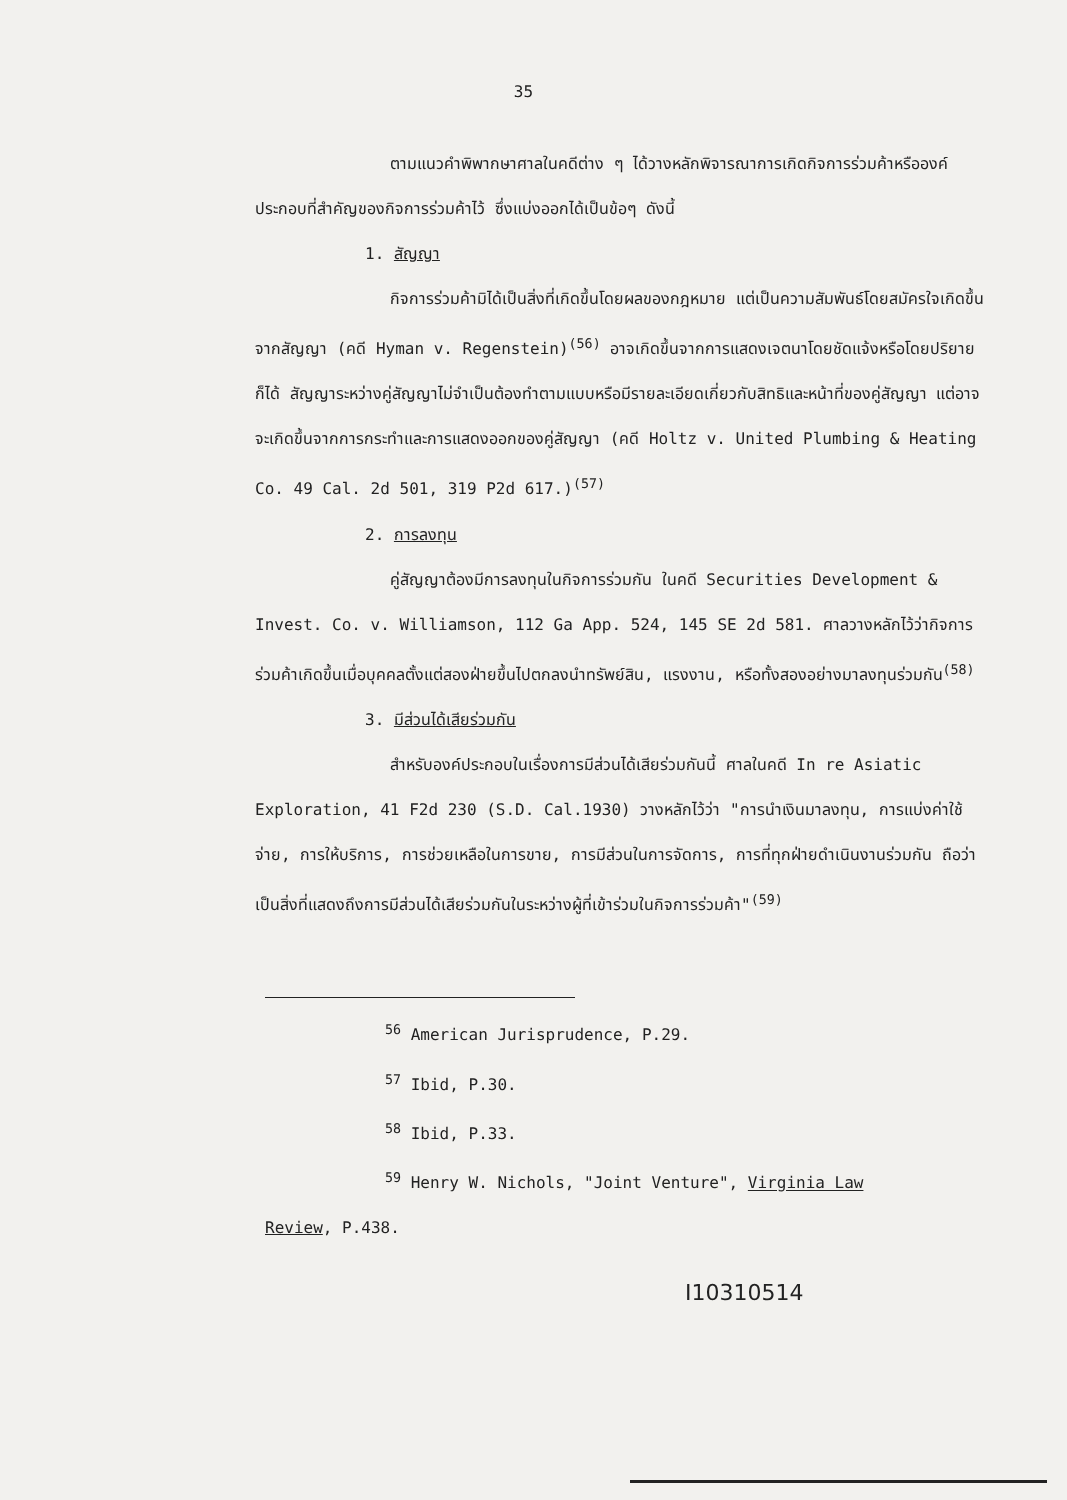35
ตามแนวคำพิพากษาศาลในคดีต่าง ๆ ได้วางหลักพิจารณาการเกิดกิจการร่วมค้าหรือองค์ประกอบที่สำคัญของกิจการร่วมค้าไว้ ซึ่งแบ่งออกได้เป็นข้อๆ ดังนี้
1. สัญญา
กิจการร่วมค้ามิได้เป็นสิ่งที่เกิดขึ้นโดยผลของกฎหมาย แต่เป็นความสัมพันธ์โดยสมัครใจเกิดขึ้นจากสัญญา (คดี Hyman v. Regenstein)<sup>(56)</sup> อาจเกิดขึ้นจากการแสดงเจตนาโดยชัดแจ้งหรือโดยปริยายก็ได้ สัญญาระหว่างคู่สัญญาไม่จำเป็นต้องทำตามแบบหรือมีรายละเอียดเกี่ยวกับสิทธิและหน้าที่ของคู่สัญญา แต่อาจจะเกิดขึ้นจากการกระทำและการแสดงออกของคู่สัญญา (คดี Holtz v. United Plumbing & Heating Co. 49 Cal. 2d 501, 319 P2d 617.)<sup>(57)</sup>
2. การลงทุน
คู่สัญญาต้องมีการลงทุนในกิจการร่วมกัน ในคดี Securities Development & Invest. Co. v. Williamson, 112 Ga App. 524, 145 SE 2d 581. ศาลวางหลักไว้ว่ากิจการร่วมค้าเกิดขึ้นเมื่อบุคคลตั้งแต่สองฝ่ายขึ้นไปตกลงนำทรัพย์สิน, แรงงาน, หรือทั้งสองอย่างมาลงทุนร่วมกัน<sup>(58)</sup>
3. มีส่วนได้เสียร่วมกัน
สำหรับองค์ประกอบในเรื่องการมีส่วนได้เสียร่วมกันนี้ ศาลในคดี In re Asiatic Exploration, 41 F2d 230 (S.D. Cal.1930) วางหลักไว้ว่า "การนำเงินมาลงทุน, การแบ่งค่าใช้จ่าย, การให้บริการ, การช่วยเหลือในการขาย, การมีส่วนในการจัดการ, การที่ทุกฝ่ายดำเนินงานร่วมกัน ถือว่าเป็นสิ่งที่แสดงถึงการมีส่วนได้เสียร่วมกันในระหว่างผู้ที่เข้าร่วมในกิจการร่วมค้า"<sup>(59)</sup>
<sup>56</sup> American Jurisprudence, P.29.
<sup>57</sup> Ibid, P.30.
<sup>58</sup> Ibid, P.33.
<sup>59</sup> Henry W. Nichols, "Joint Venture", Virginia Law
Review, P.438.
I10310514